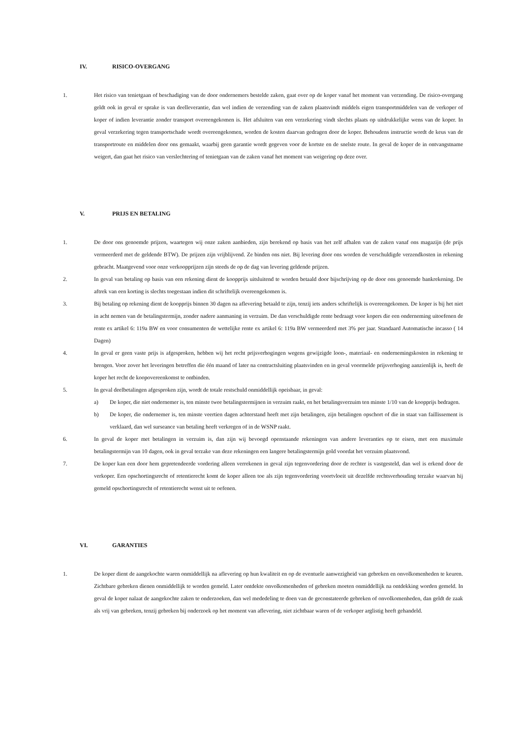IV. RISICO-OVERGANG
1. Het risico van tenietgaan of beschadiging van de door ondernemers bestelde zaken, gaat over op de koper vanaf het moment van verzending. De risico-overgang geldt ook in geval er sprake is van deelleverantie, dan wel indien de verzending van de zaken plaatsvindt middels eigen transportmiddelen van de verkoper of koper of indien leverantie zonder transport overeengekomen is. Het afsluiten van een verzekering vindt slechts plaats op uitdrukkelijke wens van de koper. In geval verzekering tegen transportschade wordt overeengekomen, worden de kosten daarvan gedragen door de koper. Behoudens instructie wordt de keus van de transportroute en middelen door ons gemaakt, waarbij geen garantie wordt gegeven voor de kortste en de snelste route. In geval de koper de in ontvangstname weigert, dan gaat het risico van verslechtering of tenietgaan van de zaken vanaf het moment van weigering op deze over.
V. PRIJS EN BETALING
1. De door ons genoemde prijzen, waartegen wij onze zaken aanbieden, zijn berekend op basis van het zelf afhalen van de zaken vanaf ons magazijn (de prijs vermeerderd met de geldende BTW). De prijzen zijn vrijblijvend. Ze binden ons niet. Bij levering door ons worden de verschuldigde verzendkosten in rekening gebracht. Maatgevend voor onze verkoopprijzen zijn steeds de op de dag van levering geldende prijzen.
2. In geval van betaling op basis van een rekening dient de koopprijs uitsluitend te worden betaald door bijschrijving op de door ons genoemde bankrekening. De aftrek van een korting is slechts toegestaan indien dit schriftelijk overeengekomen is.
3. Bij betaling op rekening dient de koopprijs binnen 30 dagen na aflevering betaald te zijn, tenzij iets anders schriftelijk is overeengekomen. De koper is bij het niet in acht nemen van de betalingstermijn, zonder nadere aanmaning in verzuim. De dan verschuldigde rente bedraagt voor kopers die een onderneming uitoefenen de rente ex artikel 6: 119a BW en voor consumenten de wettelijke rente ex artikel 6: 119a BW vermeerderd met 3% per jaar. Standaard Automatische incasso ( 14 Dagen)
4. In geval er geen vaste prijs is afgesproken, hebben wij het recht prijsverhogingen wegens gewijzigde loon-, materiaal- en ondernemingskosten in rekening te brengen. Voor zover het leveringen betreffen die één maand of later na contractsluiting plaatsvinden en in geval voormelde prijsverhoging aanzienlijk is, heeft de koper het recht de koopovereenkomst te ontbinden.
5. In geval deelbetalingen afgesproken zijn, wordt de totale restschuld onmiddellijk opeisbaar, in geval:
a) De koper, die niet ondernemer is, ten minste twee betalingstermijnen in verzuim raakt, en het betalingsverzuim ten minste 1/10 van de koopprijs bedragen.
b) De koper, die ondernemer is, ten minste veertien dagen achterstand heeft met zijn betalingen, zijn betalingen opschort of die in staat van faillissement is verklaard, dan wel surseance van betaling heeft verkregen of in de WSNP raakt.
6. In geval de koper met betalingen in verzuim is, dan zijn wij bevoegd openstaande rekeningen van andere leveranties op te eisen, met een maximale betalingstermijn van 10 dagen, ook in geval terzake van deze rekeningen een langere betalingstermijn gold voordat het verzuim plaatsvond.
7. De koper kan een door hem gepretendeerde vordering alleen verrekenen in geval zijn tegenvordering door de rechter is vastgesteld, dan wel is erkend door de verkoper. Een opschortingsrecht of retentierecht komt de koper alleen toe als zijn tegenvordering voortvloeit uit dezelfde rechtsverhouding terzake waarvan hij gemeld opschortingsrecht of retentierecht wenst uit te oefenen.
VI. GARANTIES
1. De koper dient de aangekochte waren onmiddellijk na aflevering op hun kwaliteit en op de eventuele aanwezigheid van gebreken en onvolkomenheden te keuren. Zichtbare gebreken dienen onmiddellijk te worden gemeld. Later ontdekte onvolkomenheden of gebreken moeten onmiddellijk na ontdekking worden gemeld. In geval de koper nalaat de aangekochte zaken te onderzoeken, dan wel mededeling te doen van de geconstateerde gebreken of onvolkomenheden, dan geldt de zaak als vrij van gebreken, tenzij gebreken bij onderzoek op het moment van aflevering, niet zichtbaar waren of de verkoper arglistig heeft gehandeld.